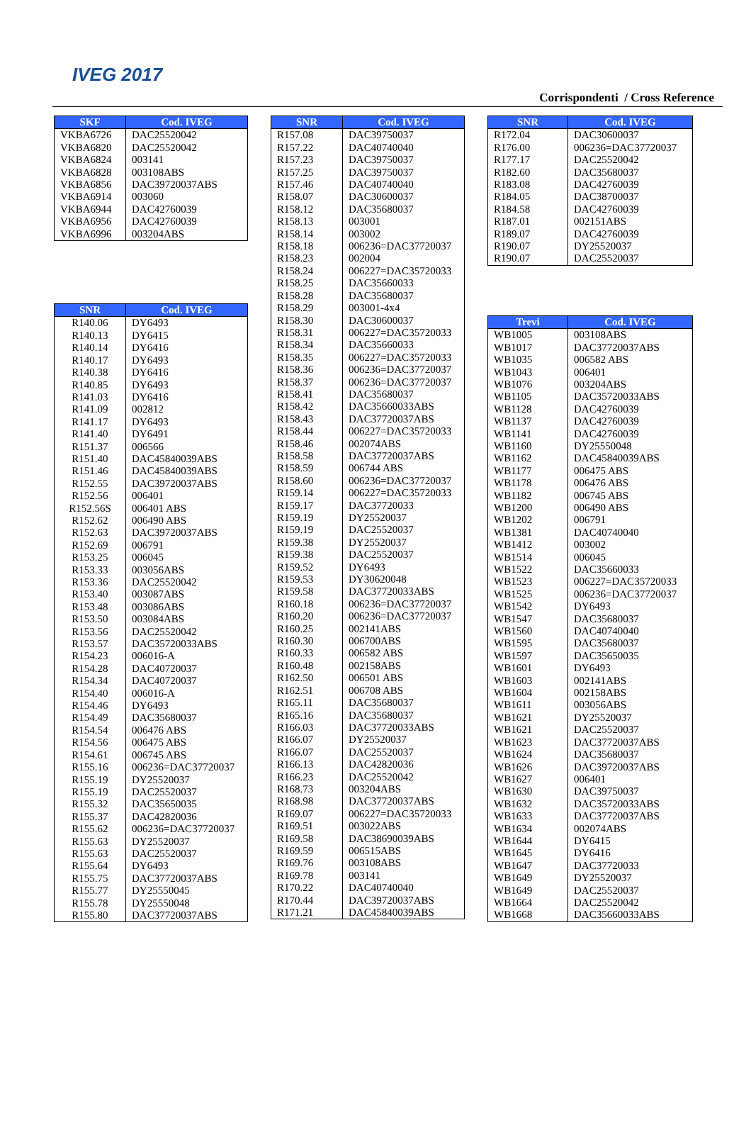IVEG 2017
Corrispondenti / Cross Reference
| SKF | Cod. IVEG |
| --- | --- |
| VKBA6726 | DAC25520042 |
| VKBA6820 | DAC25520042 |
| VKBA6824 | 003141 |
| VKBA6828 | 003108ABS |
| VKBA6856 | DAC39720037ABS |
| VKBA6914 | 003060 |
| VKBA6944 | DAC42760039 |
| VKBA6956 | DAC42760039 |
| VKBA6996 | 003204ABS |
| SNR | Cod. IVEG |
| --- | --- |
| R140.06 | DY6493 |
| R140.13 | DY6415 |
| R140.14 | DY6416 |
| R140.17 | DY6493 |
| R140.38 | DY6416 |
| R140.85 | DY6493 |
| R141.03 | DY6416 |
| R141.09 | 002812 |
| R141.17 | DY6493 |
| R141.40 | DY6491 |
| R151.37 | 006566 |
| R151.40 | DAC45840039ABS |
| R151.46 | DAC45840039ABS |
| R152.55 | DAC39720037ABS |
| R152.56 | 006401 |
| R152.56S | 006401 ABS |
| R152.62 | 006490 ABS |
| R152.63 | DAC39720037ABS |
| R152.69 | 006791 |
| R153.25 | 006045 |
| R153.33 | 003056ABS |
| R153.36 | DAC25520042 |
| R153.40 | 003087ABS |
| R153.48 | 003086ABS |
| R153.50 | 003084ABS |
| R153.56 | DAC25520042 |
| R153.57 | DAC35720033ABS |
| R154.23 | 006016-A |
| R154.28 | DAC40720037 |
| R154.34 | DAC40720037 |
| R154.40 | 006016-A |
| R154.46 | DY6493 |
| R154.49 | DAC35680037 |
| R154.54 | 006476 ABS |
| R154.56 | 006475 ABS |
| R154.61 | 006745 ABS |
| R155.16 | 006236=DAC37720037 |
| R155.19 | DY25520037 |
| R155.19 | DAC25520037 |
| R155.32 | DAC35650035 |
| R155.37 | DAC42820036 |
| R155.62 | 006236=DAC37720037 |
| R155.63 | DY25520037 |
| R155.63 | DAC25520037 |
| R155.64 | DY6493 |
| R155.75 | DAC37720037ABS |
| R155.77 | DY25550045 |
| R155.78 | DY25550048 |
| R155.80 | DAC37720037ABS |
| SNR | Cod. IVEG |
| --- | --- |
| R157.08 | DAC39750037 |
| R157.22 | DAC40740040 |
| R157.23 | DAC39750037 |
| R157.25 | DAC39750037 |
| R157.46 | DAC40740040 |
| R158.07 | DAC30600037 |
| R158.12 | DAC35680037 |
| R158.13 | 003001 |
| R158.14 | 003002 |
| R158.18 | 006236=DAC37720037 |
| R158.23 | 002004 |
| R158.24 | 006227=DAC35720033 |
| R158.25 | DAC35660033 |
| R158.28 | DAC35680037 |
| R158.29 | 003001-4x4 |
| R158.30 | DAC30600037 |
| R158.31 | 006227=DAC35720033 |
| R158.34 | DAC35660033 |
| R158.35 | 006227=DAC35720033 |
| R158.36 | 006236=DAC37720037 |
| R158.37 | 006236=DAC37720037 |
| R158.41 | DAC35680037 |
| R158.42 | DAC35660033ABS |
| R158.43 | DAC37720037ABS |
| R158.44 | 006227=DAC35720033 |
| R158.46 | 002074ABS |
| R158.58 | DAC37720037ABS |
| R158.59 | 006744 ABS |
| R158.60 | 006236=DAC37720037 |
| R159.14 | 006227=DAC35720033 |
| R159.17 | DAC37720033 |
| R159.19 | DY25520037 |
| R159.19 | DAC25520037 |
| R159.38 | DY25520037 |
| R159.38 | DAC25520037 |
| R159.52 | DY6493 |
| R159.53 | DY30620048 |
| R159.58 | DAC37720033ABS |
| R160.18 | 006236=DAC37720037 |
| R160.20 | 006236=DAC37720037 |
| R160.25 | 002141ABS |
| R160.30 | 006700ABS |
| R160.33 | 006582 ABS |
| R160.48 | 002158ABS |
| R162.50 | 006501 ABS |
| R162.51 | 006708 ABS |
| R165.11 | DAC35680037 |
| R165.16 | DAC35680037 |
| R166.03 | DAC37720033ABS |
| R166.07 | DY25520037 |
| R166.07 | DAC25520037 |
| R166.13 | DAC42820036 |
| R166.23 | DAC25520042 |
| R168.73 | 003204ABS |
| R168.98 | DAC37720037ABS |
| R169.07 | 006227=DAC35720033 |
| R169.51 | 003022ABS |
| R169.58 | DAC38690039ABS |
| R169.59 | 006515ABS |
| R169.76 | 003108ABS |
| R169.78 | 003141 |
| R170.22 | DAC40740040 |
| R170.44 | DAC39720037ABS |
| R171.21 | DAC45840039ABS |
| SNR | Cod. IVEG |
| --- | --- |
| R172.04 | DAC30600037 |
| R176.00 | 006236=DAC37720037 |
| R177.17 | DAC25520042 |
| R182.60 | DAC35680037 |
| R183.08 | DAC42760039 |
| R184.05 | DAC38700037 |
| R184.58 | DAC42760039 |
| R187.01 | 002151ABS |
| R189.07 | DAC42760039 |
| R190.07 | DY25520037 |
| R190.07 | DAC25520037 |
| Trevi | Cod. IVEG |
| --- | --- |
| WB1005 | 003108ABS |
| WB1017 | DAC37720037ABS |
| WB1035 | 006582 ABS |
| WB1043 | 006401 |
| WB1076 | 003204ABS |
| WB1105 | DAC35720033ABS |
| WB1128 | DAC42760039 |
| WB1137 | DAC42760039 |
| WB1141 | DAC42760039 |
| WB1160 | DY25550048 |
| WB1162 | DAC45840039ABS |
| WB1177 | 006475 ABS |
| WB1178 | 006476 ABS |
| WB1182 | 006745 ABS |
| WB1200 | 006490 ABS |
| WB1202 | 006791 |
| WB1381 | DAC40740040 |
| WB1412 | 003002 |
| WB1514 | 006045 |
| WB1522 | DAC35660033 |
| WB1523 | 006227=DAC35720033 |
| WB1525 | 006236=DAC37720037 |
| WB1542 | DY6493 |
| WB1547 | DAC35680037 |
| WB1560 | DAC40740040 |
| WB1595 | DAC35680037 |
| WB1597 | DAC35650035 |
| WB1601 | DY6493 |
| WB1603 | 002141ABS |
| WB1604 | 002158ABS |
| WB1611 | 003056ABS |
| WB1621 | DY25520037 |
| WB1621 | DAC25520037 |
| WB1623 | DAC37720037ABS |
| WB1624 | DAC35680037 |
| WB1626 | DAC39720037ABS |
| WB1627 | 006401 |
| WB1630 | DAC39750037 |
| WB1632 | DAC35720033ABS |
| WB1633 | DAC37720037ABS |
| WB1634 | 002074ABS |
| WB1644 | DY6415 |
| WB1645 | DY6416 |
| WB1647 | DAC37720033 |
| WB1649 | DY25520037 |
| WB1649 | DAC25520037 |
| WB1664 | DAC25520042 |
| WB1668 | DAC35660033ABS |